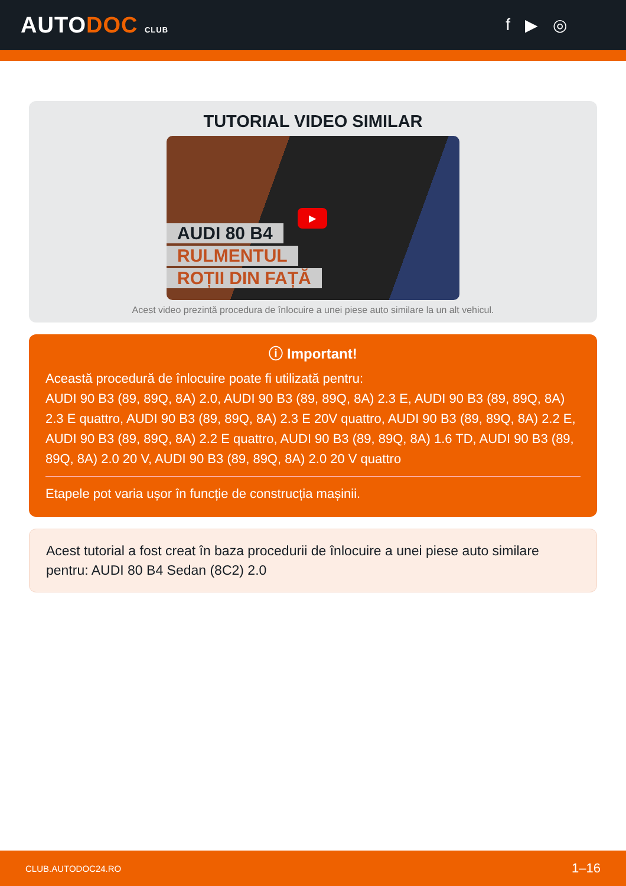AUTODOC CLUB
f ▶ ◎
TUTORIAL VIDEO SIMILAR
AUDI 80 B4
RULMENTUL
ROȚII DIN FAȚĂ
▶
Acest video prezintă procedura de înlocuire a unei piese auto similare la un alt vehicul.
ⓘ Important!
Această procedură de înlocuire poate fi utilizată pentru:
AUDI 90 B3 (89, 89Q, 8A) 2.0, AUDI 90 B3 (89, 89Q, 8A) 2.3 E, AUDI 90 B3 (89, 89Q, 8A) 2.3 E quattro, AUDI 90 B3 (89, 89Q, 8A) 2.3 E 20V quattro, AUDI 90 B3 (89, 89Q, 8A) 2.2 E, AUDI 90 B3 (89, 89Q, 8A) 2.2 E quattro, AUDI 90 B3 (89, 89Q, 8A) 1.6 TD, AUDI 90 B3 (89, 89Q, 8A) 2.0 20 V, AUDI 90 B3 (89, 89Q, 8A) 2.0 20 V quattro
Etapele pot varia ușor în funcție de construcția mașinii.
Acest tutorial a fost creat în baza procedurii de înlocuire a unei piese auto similare pentru: AUDI 80 B4 Sedan (8C2) 2.0
CLUB.AUTODOC24.RO 1–16